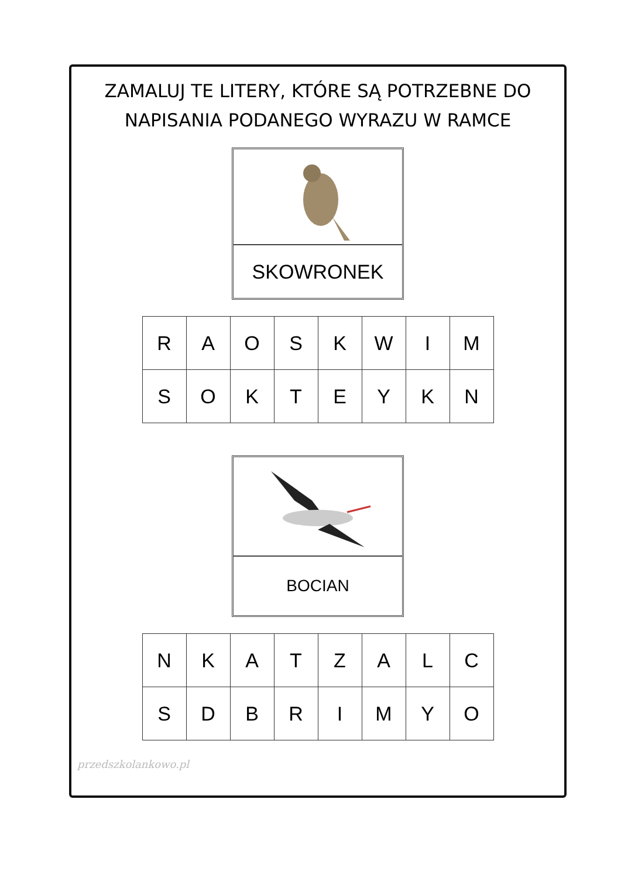ZAMALUJ TE LITERY, KTÓRE SĄ POTRZEBNE DO
NAPISANIA PODANEGO WYRAZU W RAMCE
SKOWRONEK
| R | A | O | S | K | W | I | M |
| S | O | K | T | E | Y | K | N |
BOCIAN
| N | K | A | T | Z | A | L | C |
| S | D | B | R | I | M | Y | O |
przedszkolankowo.pl